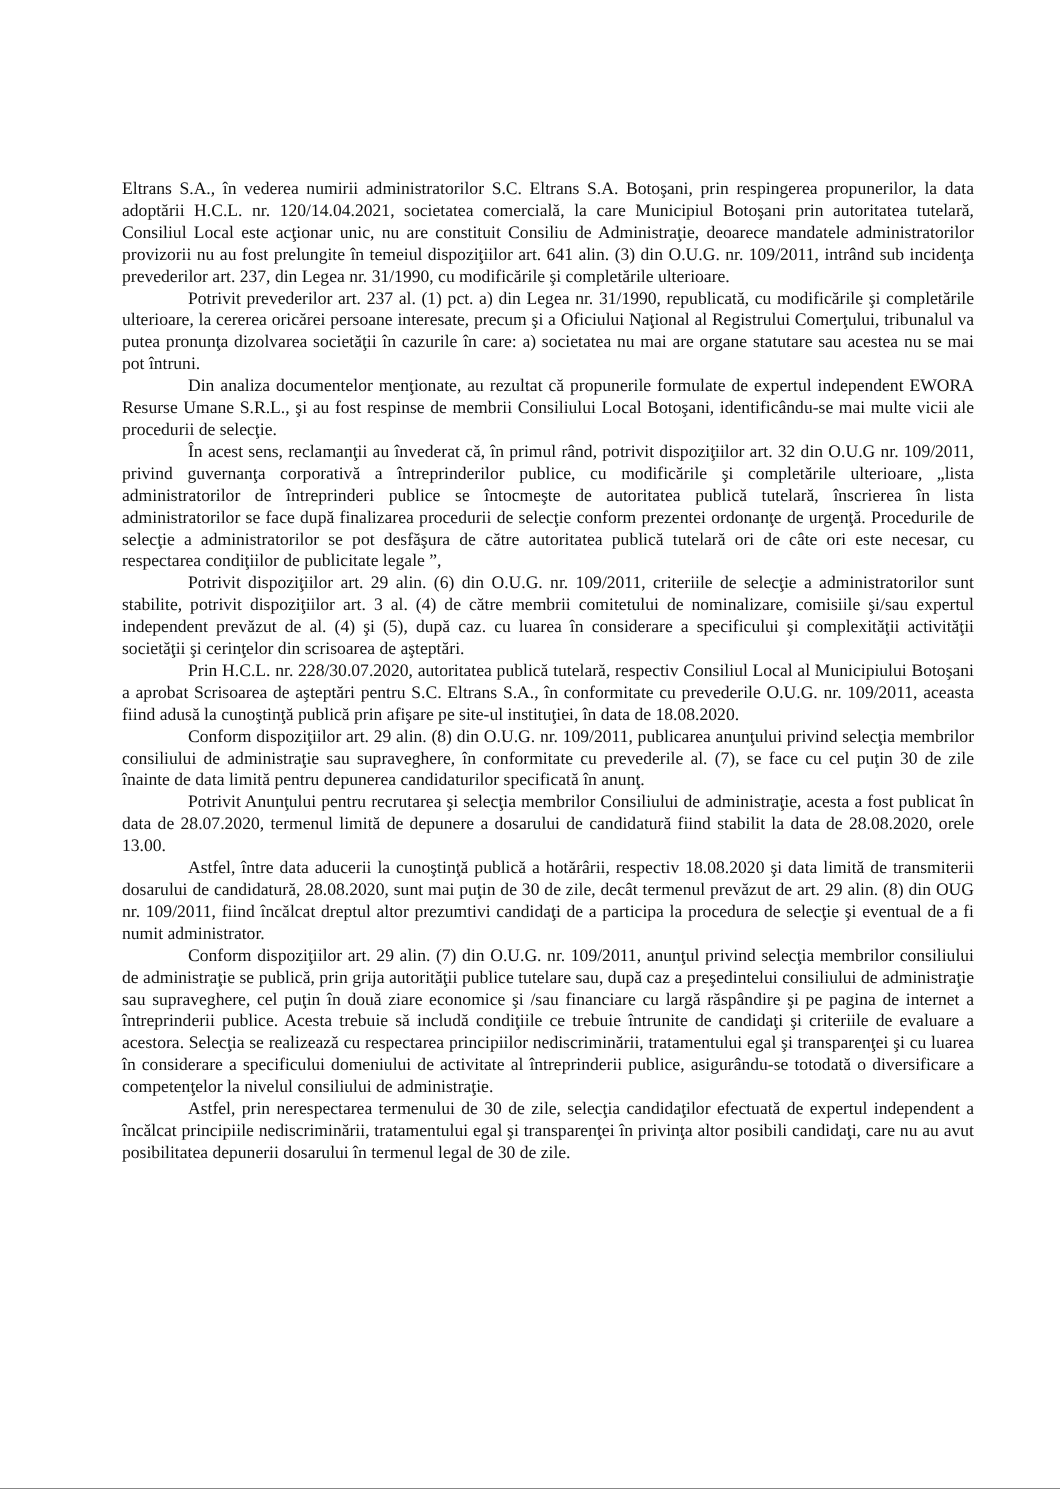Eltrans S.A., în vederea numirii administratorilor S.C. Eltrans S.A. Botoşani, prin respingerea propunerilor, la data adoptării H.C.L. nr. 120/14.04.2021, societatea comercială, la care Municipiul Botoşani prin autoritatea tutelară, Consiliul Local este acţionar unic, nu are constituit Consiliu de Administraţie, deoarece mandatele administratorilor provizorii nu au fost prelungite în temeiul dispoziţiilor art. 641 alin. (3) din O.U.G. nr. 109/2011, intrând sub incidenţa prevederilor art. 237, din Legea nr. 31/1990, cu modificările şi completările ulterioare.
Potrivit prevederilor art. 237 al. (1) pct. a) din Legea nr. 31/1990, republicată, cu modificările şi completările ulterioare, la cererea oricărei persoane interesate, precum şi a Oficiului Naţional al Registrului Comerţului, tribunalul va putea pronunţa dizolvarea societăţii în cazurile în care: a) societatea nu mai are organe statutare sau acestea nu se mai pot întruni.
Din analiza documentelor menţionate, au rezultat că propunerile formulate de expertul independent EWORA Resurse Umane S.R.L., şi au fost respinse de membrii Consiliului Local Botoşani, identificându-se mai multe vicii ale procedurii de selecţie.
În acest sens, reclamanţii au învederat că, în primul rând, potrivit dispoziţiilor art. 32 din O.U.G nr. 109/2011, privind guvernanţa corporativă a întreprinderilor publice, cu modificările şi completările ulterioare, „lista administratorilor de întreprinderi publice se întocmeşte de autoritatea publică tutelară, înscrierea în lista administratorilor se face după finalizarea procedurii de selecţie conform prezentei ordonanţe de urgenţă. Procedurile de selecţie a administratorilor se pot desfăşura de către autoritatea publică tutelară ori de câte ori este necesar, cu respectarea condiţiilor de publicitate legale ”,
Potrivit dispoziţiilor art. 29 alin. (6) din O.U.G. nr. 109/2011, criteriile de selecţie a administratorilor sunt stabilite, potrivit dispoziţiilor art. 3 al. (4) de către membrii comitetului de nominalizare, comisiile şi/sau expertul independent prevăzut de al. (4) şi (5), după caz. cu luarea în considerare a specificului şi complexităţii activităţii societăţii şi cerinţelor din scrisoarea de aşteptări.
Prin H.C.L. nr. 228/30.07.2020, autoritatea publică tutelară, respectiv Consiliul Local al Municipiului Botoşani a aprobat Scrisoarea de aşteptări pentru S.C. Eltrans S.A., în conformitate cu prevederile O.U.G. nr. 109/2011, aceasta fiind adusă la cunoştinţă publică prin afişare pe site-ul instituţiei, în data de 18.08.2020.
Conform dispoziţiilor art. 29 alin. (8) din O.U.G. nr. 109/2011, publicarea anunţului privind selecţia membrilor consiliului de administraţie sau supraveghere, în conformitate cu prevederile al. (7), se face cu cel puţin 30 de zile înainte de data limită pentru depunerea candidaturilor specificată în anunţ.
Potrivit Anunţului pentru recrutarea şi selecţia membrilor Consiliului de administraţie, acesta a fost publicat în data de 28.07.2020, termenul limită de depunere a dosarului de candidatură fiind stabilit la data de 28.08.2020, orele 13.00.
Astfel, între data aducerii la cunoştinţă publică a hotărârii, respectiv 18.08.2020 şi data limită de transmiterii dosarului de candidatură, 28.08.2020, sunt mai puţin de 30 de zile, decât termenul prevăzut de art. 29 alin. (8) din OUG nr. 109/2011, fiind încălcat dreptul altor prezumtivi candidaţi de a participa la procedura de selecţie şi eventual de a fi numit administrator.
Conform dispoziţiilor art. 29 alin. (7) din O.U.G. nr. 109/2011, anunţul privind selecţia membrilor consiliului de administraţie se publică, prin grija autorităţii publice tutelare sau, după caz a preşedintelui consiliului de administraţie sau supraveghere, cel puţin în două ziare economice şi /sau financiare cu largă răspândire şi pe pagina de internet a întreprinderii publice. Acesta trebuie să includă condiţiile ce trebuie întrunite de candidaţi şi criteriile de evaluare a acestora. Selecţia se realizează cu respectarea principiilor nediscriminării, tratamentului egal şi transparenţei şi cu luarea în considerare a specificului domeniului de activitate al întreprinderii publice, asigurându-se totodată o diversificare a competenţelor la nivelul consiliului de administraţie.
Astfel, prin nerespectarea termenului de 30 de zile, selecţia candidaţilor efectuată de expertul independent a încălcat principiile nediscriminării, tratamentului egal şi transparenţei în privinţa altor posibili candidaţi, care nu au avut posibilitatea depunerii dosarului în termenul legal de 30 de zile.